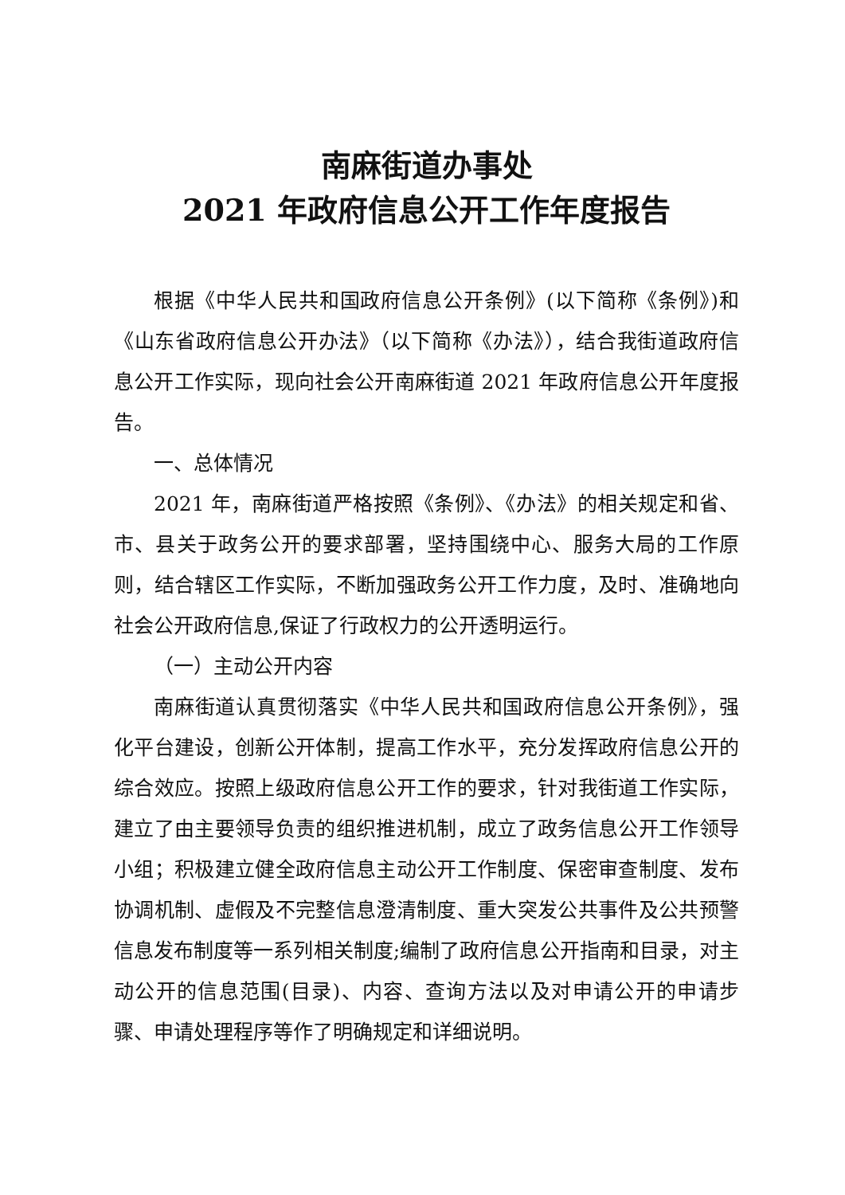南麻街道办事处
2021 年政府信息公开工作年度报告
根据《中华人民共和国政府信息公开条例》(以下简称《条例》)和《山东省政府信息公开办法》（以下简称《办法》），结合我街道政府信息公开工作实际，现向社会公开南麻街道 2021 年政府信息公开年度报告。
一、总体情况
2021 年，南麻街道严格按照《条例》、《办法》的相关规定和省、市、县关于政务公开的要求部署，坚持围绕中心、服务大局的工作原则，结合辖区工作实际，不断加强政务公开工作力度，及时、准确地向社会公开政府信息,保证了行政权力的公开透明运行。
（一）主动公开内容
南麻街道认真贯彻落实《中华人民共和国政府信息公开条例》，强化平台建设，创新公开体制，提高工作水平，充分发挥政府信息公开的综合效应。按照上级政府信息公开工作的要求，针对我街道工作实际，建立了由主要领导负责的组织推进机制，成立了政务信息公开工作领导小组；积极建立健全政府信息主动公开工作制度、保密审查制度、发布协调机制、虚假及不完整信息澄清制度、重大突发公共事件及公共预警信息发布制度等一系列相关制度;编制了政府信息公开指南和目录，对主动公开的信息范围(目录)、内容、查询方法以及对申请公开的申请步骤、申请处理程序等作了明确规定和详细说明。